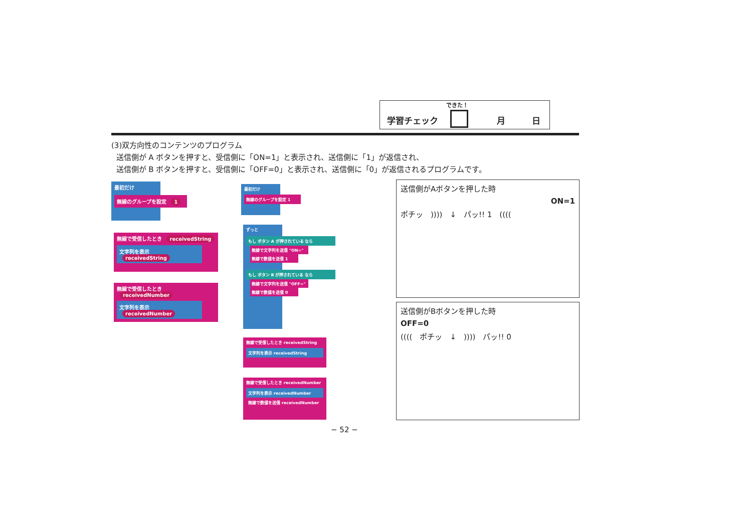できた！
学習チェック 月 日
(3)双方向性のコンテンツのプログラム
送信側が A ボタンを押すと、受信側に「ON=1」と表示され、送信側に「1」が返信され、
送信側が B ボタンを押すと、受信側に「OFF=0」と表示され、送信側に「0」が返信されるプログラムです。
最初だけ
無線のグループを設定 1
無線で受信したとき receivedString
文字列を表示 receivedString
無線で受信したとき receivedNumber
文字列を表示 receivedNumber
最初だけ
無線のグループを設定 1
ずっと
もし ボタン A が押されている なら
無線で文字列を送信 "ON="
無線で数値を送信 1
もし ボタン B が押されている なら
無線で文字列を送信 "OFF="
無線で数値を送信 0
無線で受信したとき receivedString
文字列を表示 receivedString
無線で受信したとき receivedNumber
文字列を表示 receivedNumber
無線で数値を送信 receivedNumber
送信側がAボタンを押した時
ON=1
ポチッ　))))　↓　パッ!! 1　((((
送信側がBボタンを押した時
OFF=0
((((　ポチッ　↓　))))　パッ!! 0
− 52 −